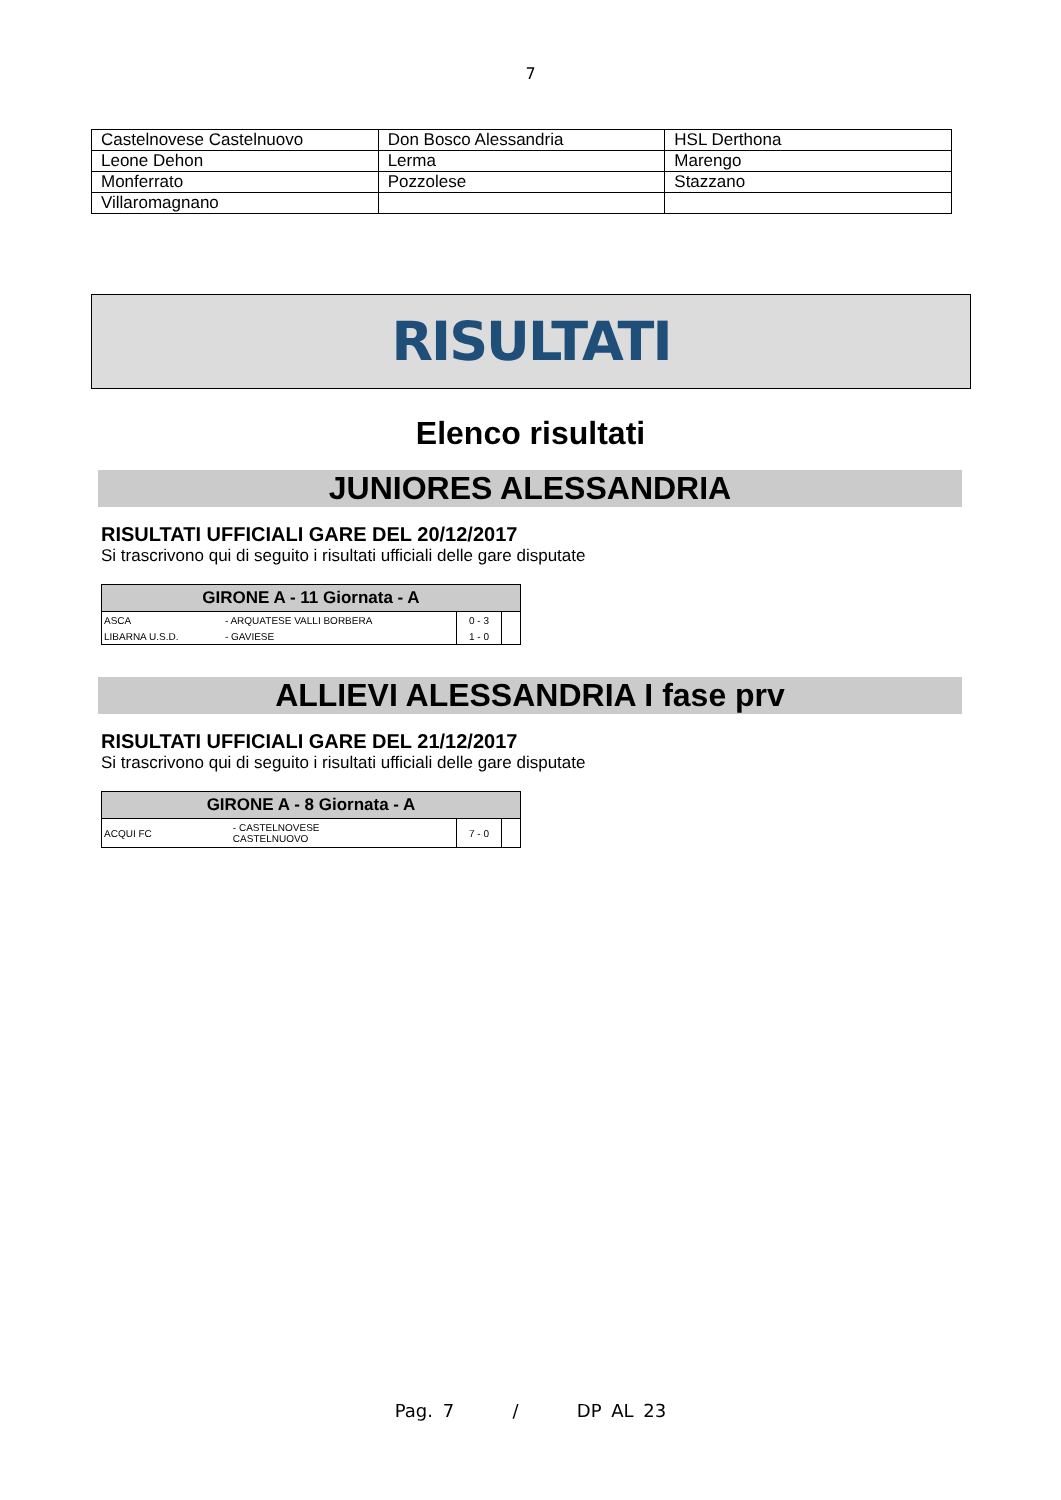7
| Castelnovese Castelnuovo | Don Bosco Alessandria | HSL Derthona |
| Leone Dehon | Lerma | Marengo |
| Monferrato | Pozzolese | Stazzano |
| Villaromagnano | | |
RISULTATI
Elenco risultati
JUNIORES ALESSANDRIA
RISULTATI UFFICIALI GARE DEL 20/12/2017
Si trascrivono qui di seguito i risultati ufficiali delle gare disputate
| GIRONE A - 11 Giornata - A | | | |
| --- | --- | --- | --- |
| ASCA | - ARQUATESE VALLI BORBERA | 0 - 3 | |
| LIBARNA U.S.D. | - GAVIESE | 1 - 0 | |
ALLIEVI ALESSANDRIA I fase prv
RISULTATI UFFICIALI GARE DEL 21/12/2017
Si trascrivono qui di seguito i risultati ufficiali delle gare disputate
| GIRONE A - 8 Giornata - A | | | |
| --- | --- | --- | --- |
| ACQUI FC | - CASTELNOVESE CASTELNUOVO | 7 - 0 | |
Pag. 7 / DP AL 23